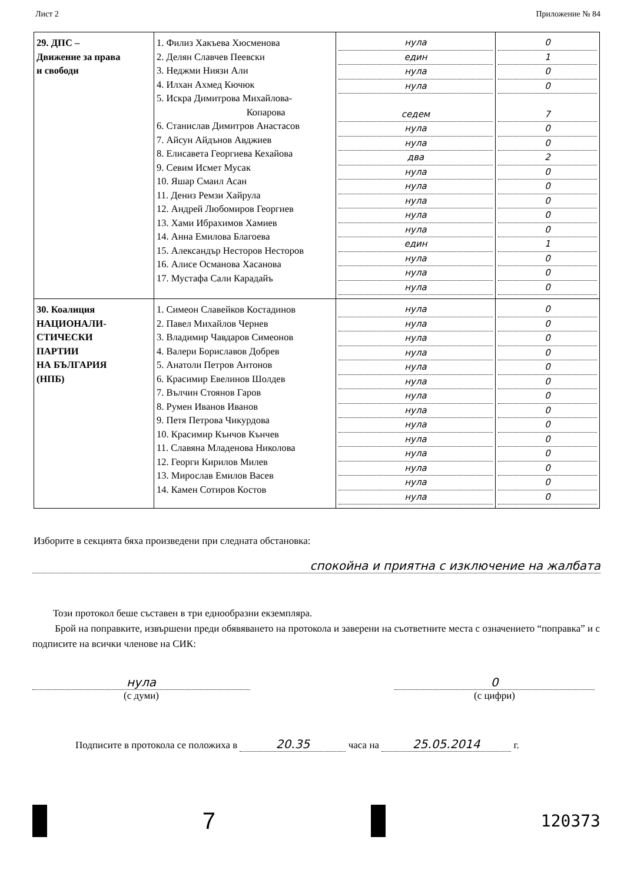Лист 2 Приложение № 84
| 29. ДПС – Движение за права и свободи | 1. Филиз Хакъева Хюсменова 2. Делян Славчев Пеевски 3. Неджми Ниязи Али 4. Илхан Ахмед Кючюк 5. Искра Димитрова Михайлова- Копарова 6. Станислав Димитров Анастасов 7. Айсун Айдънов Авджиев 8. Елисавета Георгиева Кехайова 9. Севим Исмет Мусак 10. Яшар Смаил Асан 11. Дениз Ремзи Хайрула 12. Андрей Любомиров Георгиев 13. Хами Ибрахимов Хамиев 14. Анна Емилова Благоева 15. Александър Несторов Несторов 16. Алисе Османова Хасанова 17. Мустафа Сали Карадайъ | нула един нула нула седем нула нула два нула нула нула нула нула един нула нула нула | 0 1 0 0 7 0 0 2 0 0 0 0 0 1 0 0 0 |
| 30. Коалиция НАЦИОНАЛИ- СТИЧЕСКИ ПАРТИИ НА БЪЛГАРИЯ (НПБ) | 1. Симеон Славейков Костадинов 2. Павел Михайлов Чернев 3. Владимир Чавдаров Симеонов 4. Валери Бориславов Добрев 5. Анатоли Петров Антонов 6. Красимир Евелинов Шолдев 7. Вълчин Стоянов Гаров 8. Румен Иванов Иванов 9. Петя Петрова Чикурдова 10. Красимир Кънчов Кънчев 11. Славяна Младенова Николова 12. Георги Кирилов Милев 13. Мирослав Емилов Васев 14. Камен Сотиров Костов | нула нула нула нула нула нула нула нула нула нула нула нула нула нула | 0 0 0 0 0 0 0 0 0 0 0 0 0 0 |
Изборите в секцията бяха произведени при следната обстановка:
спокойна и приятна с изключение на жалбата
Този протокол беше съставен в три еднообразни екземпляра.
Брой на поправките, извършени преди обявяването на протокола и заверени на съответните места с означението “поправка” и с подписите на всички членове на СИК:
нула
(с думи)
0
(с цифри)
Подписите в протокола се положиха в 20.35 часа на 25.05.2014 г.
7
120373